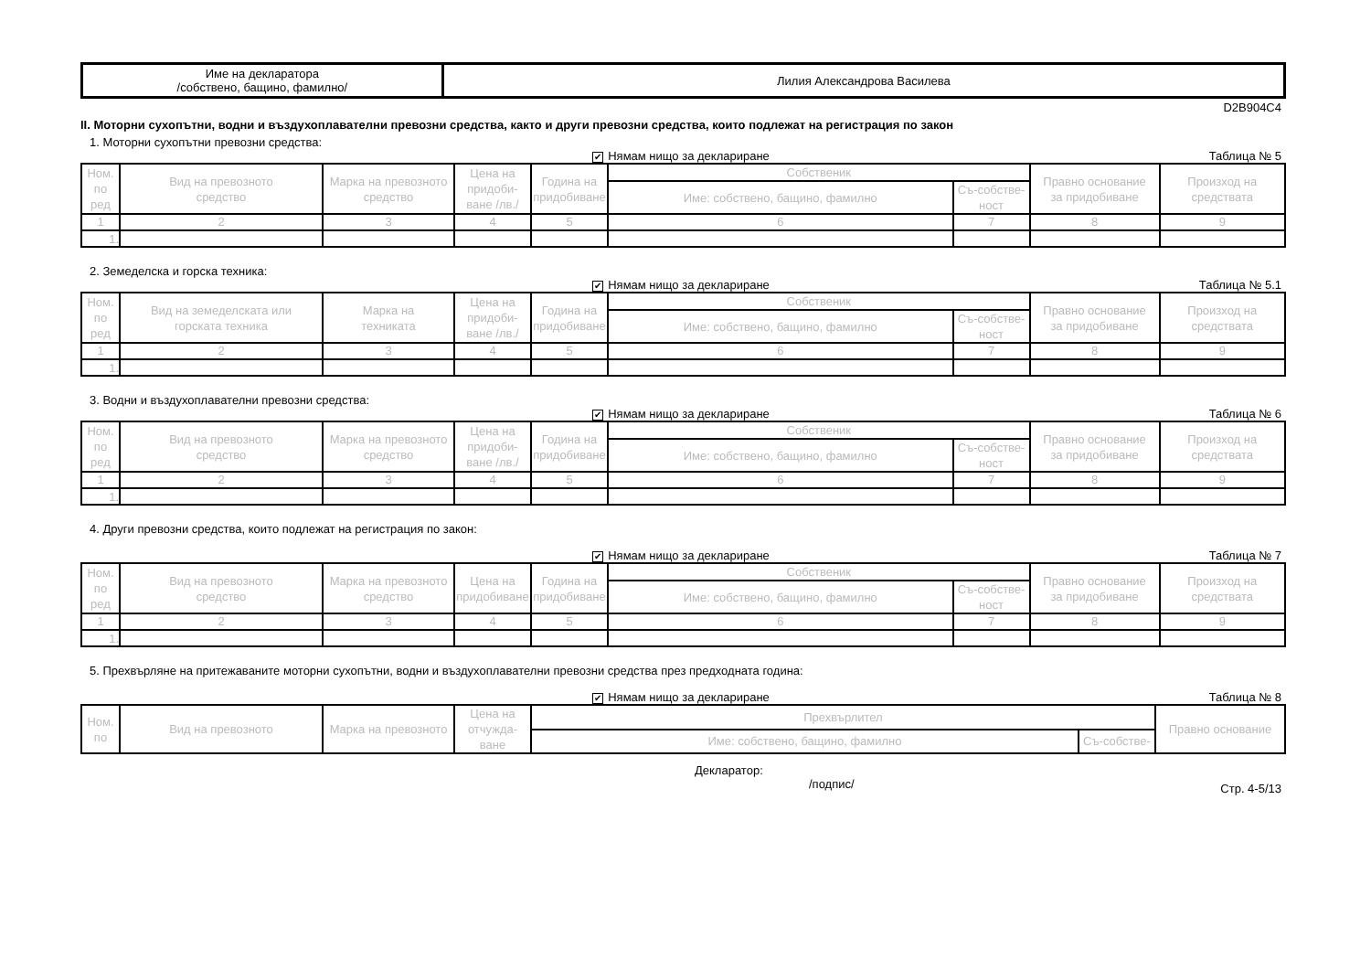| Име на декларатора /собствено, бащино, фамилно/ | Лилия Александрова Василева |
D2B904C4
II. Моторни сухопътни, водни и въздухоплавателни превозни средства, както и други превозни средства, които подлежат на регистрация по закон
1. Моторни сухопътни превозни средства:
✔ Нямам нищо за деклариране
Таблица № 5
| Ном. по ред | Вид на превозното средство | Марка на превозното средство | Цена на придоби-ване /лв./ | Година на придобиване | Собственик | | Правно основание за придобиване | Произход на средствата |
| | | | | | Име: собствено, бащино, фамилно | Съ-собстве-ност | | |
| 1 | 2 | 3 | 4 | 5 | 6 | 7 | 8 | 9 |
| 1. | | | | | | | | |
2. Земеделска и горска техника:
✔ Нямам нищо за деклариране
Таблица № 5.1
| Ном. по ред | Вид на земеделската или горската техника | Марка на техниката | Цена на придоби-ване /лв./ | Година на придобиване | Собственик | | Правно основание за придобиване | Произход на средствата |
| | | | | | Име: собствено, бащино, фамилно | Съ-собстве-ност | | |
| 1 | 2 | 3 | 4 | 5 | 6 | 7 | 8 | 9 |
| 1. | | | | | | | | |
3. Водни и въздухоплавателни превозни средства:
✔ Нямам нищо за деклариране
Таблица № 6
| Ном. по ред | Вид на превозното средство | Марка на превозното средство | Цена на придоби-ване /лв./ | Година на придобиване | Собственик | | Правно основание за придобиване | Произход на средствата |
| | | | | | Име: собствено, бащино, фамилно | Съ-собстве-ност | | |
| 1 | 2 | 3 | 4 | 5 | 6 | 7 | 8 | 9 |
| 1. | | | | | | | | |
4. Други превозни средства, които подлежат на регистрация по закон:
✔ Нямам нищо за деклариране
Таблица № 7
| Ном. по ред | Вид на превозното средство | Марка на превозното средство | Цена на придобиване | Година на придобиване | Собственик | | Правно основание за придобиване | Произход на средствата |
| | | | | | Име: собствено, бащино, фамилно | Съ-собстве-ност | | |
| 1 | 2 | 3 | 4 | 5 | 6 | 7 | 8 | 9 |
| 1. | | | | | | | | |
5. Прехвърляне на притежаваните моторни сухопътни, водни и въздухоплавателни превозни средства през предходната година:
✔ Нямам нищо за деклариране
Таблица № 8
| Ном. по | Вид на превозното | Марка на превозното | Цена на отчужда-ване | Прехвърлител | | Правно основание |
| | | | | Име: собствено, бащино, фамилно | Съ-собстве- | |
Декларатор:
/подпис/
Стр. 4-5/13